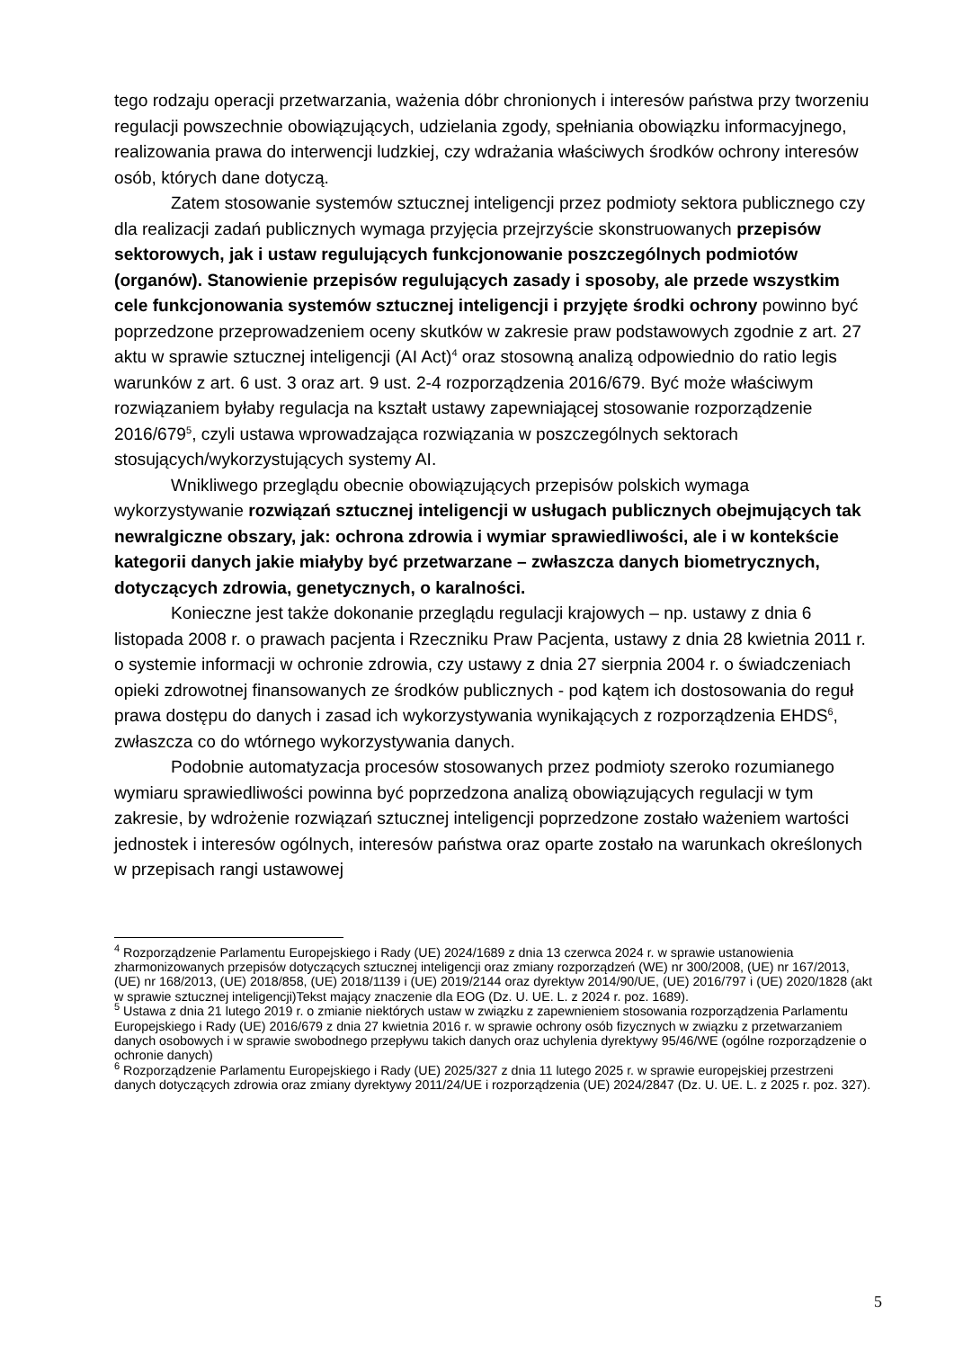tego rodzaju operacji przetwarzania, ważenia dóbr chronionych i interesów państwa przy tworzeniu regulacji powszechnie obowiązujących, udzielania zgody, spełniania obowiązku informacyjnego, realizowania prawa do interwencji ludzkiej, czy wdrażania właściwych środków ochrony interesów osób, których dane dotyczą.
Zatem stosowanie systemów sztucznej inteligencji przez podmioty sektora publicznego czy dla realizacji zadań publicznych wymaga przyjęcia przejrzyście skonstruowanych przepisów sektorowych, jak i ustaw regulujących funkcjonowanie poszczególnych podmiotów (organów). Stanowienie przepisów regulujących zasady i sposoby, ale przede wszystkim cele funkcjonowania systemów sztucznej inteligencji i przyjęte środki ochrony powinno być poprzedzone przeprowadzeniem oceny skutków w zakresie praw podstawowych zgodnie z art. 27 aktu w sprawie sztucznej inteligencji (AI Act)<sup>4</sup> oraz stosowną analizą odpowiednio do ratio legis warunków z art. 6 ust. 3 oraz art. 9 ust. 2-4 rozporządzenia 2016/679. Być może właściwym rozwiązaniem byłaby regulacja na kształt ustawy zapewniającej stosowanie rozporządzenie 2016/679<sup>5</sup>, czyli ustawa wprowadzająca rozwiązania w poszczególnych sektorach stosujących/wykorzystujących systemy AI.
Wnikliwego przeglądu obecnie obowiązujących przepisów polskich wymaga wykorzystywanie rozwiązań sztucznej inteligencji w usługach publicznych obejmujących tak newralgiczne obszary, jak: ochrona zdrowia i wymiar sprawiedliwości, ale i w kontekście kategorii danych jakie miałyby być przetwarzane – zwłaszcza danych biometrycznych, dotyczących zdrowia, genetycznych, o karalności.
Konieczne jest także dokonanie przeglądu regulacji krajowych – np. ustawy z dnia 6 listopada 2008 r. o prawach pacjenta i Rzeczniku Praw Pacjenta, ustawy z dnia 28 kwietnia 2011 r. o systemie informacji w ochronie zdrowia, czy ustawy z dnia 27 sierpnia 2004 r. o świadczeniach opieki zdrowotnej finansowanych ze środków publicznych - pod kątem ich dostosowania do reguł prawa dostępu do danych i zasad ich wykorzystywania wynikających z rozporządzenia EHDS<sup>6</sup>, zwłaszcza co do wtórnego wykorzystywania danych.
Podobnie automatyzacja procesów stosowanych przez podmioty szeroko rozumianego wymiaru sprawiedliwości powinna być poprzedzona analizą obowiązujących regulacji w tym zakresie, by wdrożenie rozwiązań sztucznej inteligencji poprzedzone zostało ważeniem wartości jednostek i interesów ogólnych, interesów państwa oraz oparte zostało na warunkach określonych w przepisach rangi ustawowej
<sup>4</sup> Rozporządzenie Parlamentu Europejskiego i Rady (UE) 2024/1689 z dnia 13 czerwca 2024 r. w sprawie ustanowienia zharmonizowanych przepisów dotyczących sztucznej inteligencji oraz zmiany rozporządzeń (WE) nr 300/2008, (UE) nr 167/2013, (UE) nr 168/2013, (UE) 2018/858, (UE) 2018/1139 i (UE) 2019/2144 oraz dyrektyw 2014/90/UE, (UE) 2016/797 i (UE) 2020/1828 (akt w sprawie sztucznej inteligencji)Tekst mający znaczenie dla EOG (Dz. U. UE. L. z 2024 r. poz. 1689).
<sup>5</sup> Ustawa z dnia 21 lutego 2019 r. o zmianie niektórych ustaw w związku z zapewnieniem stosowania rozporządzenia Parlamentu Europejskiego i Rady (UE) 2016/679 z dnia 27 kwietnia 2016 r. w sprawie ochrony osób fizycznych w związku z przetwarzaniem danych osobowych i w sprawie swobodnego przepływu takich danych oraz uchylenia dyrektywy 95/46/WE (ogólne rozporządzenie o ochronie danych)
<sup>6</sup> Rozporządzenie Parlamentu Europejskiego i Rady (UE) 2025/327 z dnia 11 lutego 2025 r. w sprawie europejskiej przestrzeni danych dotyczących zdrowia oraz zmiany dyrektywy 2011/24/UE i rozporządzenia (UE) 2024/2847 (Dz. U. UE. L. z 2025 r. poz. 327).
5